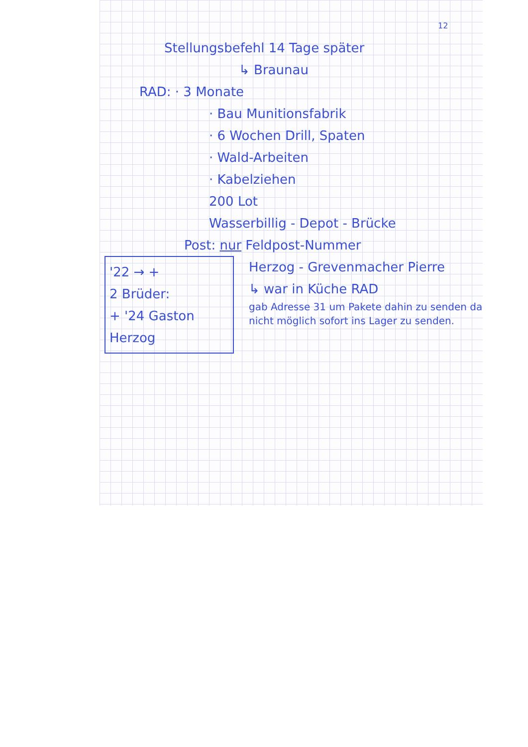12
Stellungsbefehl 14 Tage später
↳ Braunau
RAD: · 3 Monate
· Bau Munitionsfabrik
· 6 Wochen Drill, Spaten
· Wald-Arbeiten
· Kabelziehen
200 Lot
Wasserbillig - Depot - Brücke
Post: nur Feldpost-Nummer
'22 → +
2 Brüder:
+ '24 Gaston Herzog
Herzog - Grevenmacher Pierre
↳ war in Küche RAD
gab Adresse 31 um Pakete dahin zu senden da nicht möglich sofort ins Lager zu senden.